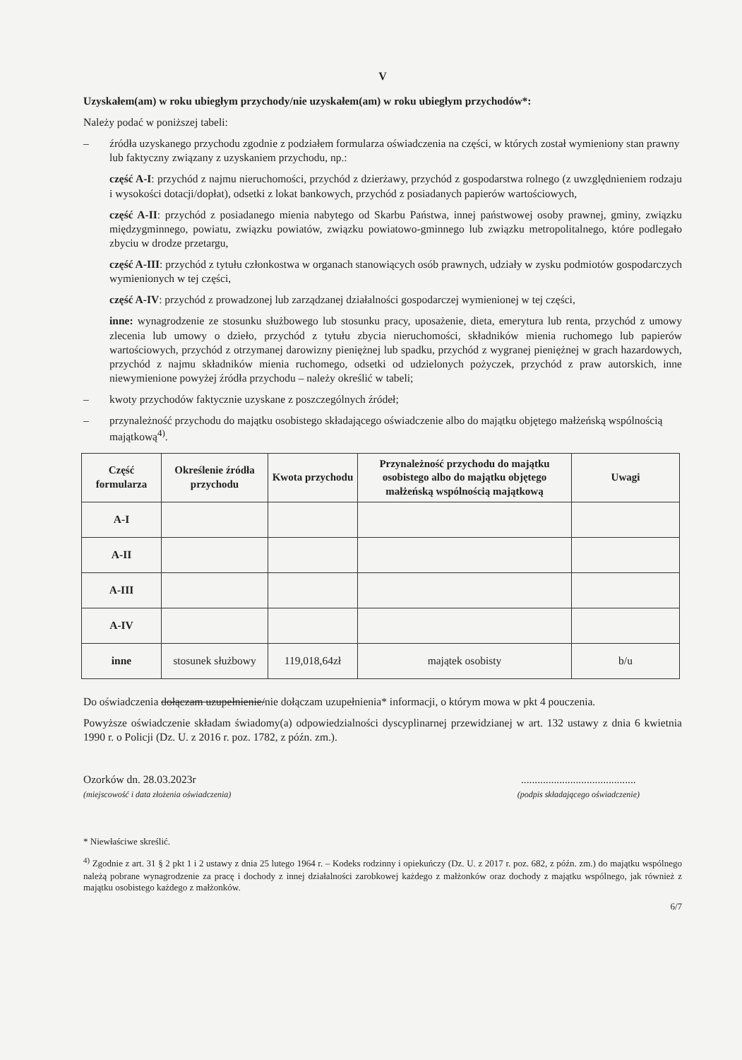V
Uzyskałem(am) w roku ubiegłym przychody/nie uzyskałem(am) w roku ubiegłym przychodów*:
Należy podać w poniższej tabeli:
– źródła uzyskanego przychodu zgodnie z podziałem formularza oświadczenia na części, w których został wymieniony stan prawny lub faktyczny związany z uzyskaniem przychodu, np.:
część A-I: przychód z najmu nieruchomości, przychód z dzierżawy, przychód z gospodarstwa rolnego (z uwzględnieniem rodzaju i wysokości dotacji/dopłat), odsetki z lokat bankowych, przychód z posiadanych papierów wartościowych,
część A-II: przychód z posiadanego mienia nabytego od Skarbu Państwa, innej państwowej osoby prawnej, gminy, związku międzygminnego, powiatu, związku powiatów, związku powiatowo-gminnego lub związku metropolitalnego, które podlegało zbyciu w drodze przetargu,
część A-III: przychód z tytułu członkostwa w organach stanowiących osób prawnych, udziały w zysku podmiotów gospodarczych wymienionych w tej części,
część A-IV: przychód z prowadzonej lub zarządzanej działalności gospodarczej wymienionej w tej części,
inne: wynagrodzenie ze stosunku służbowego lub stosunku pracy, uposażenie, dieta, emerytura lub renta, przychód z umowy zlecenia lub umowy o dzieło, przychód z tytułu zbycia nieruchomości, składników mienia ruchomego lub papierów wartościowych, przychód z otrzymanej darowizny pieniężnej lub spadku, przychód z wygranej pieniężnej w grach hazardowych, przychód z najmu składników mienia ruchomego, odsetki od udzielonych pożyczek, przychód z praw autorskich, inne niewymienione powyżej źródła przychodu – należy określić w tabeli;
– kwoty przychodów faktycznie uzyskane z poszczególnych źródeł;
– przynależność przychodu do majątku osobistego składającego oświadczenie albo do majątku objętego małżeńską wspólnością majątkową<sup>4)</sup>.
| Część formularza | Określenie źródła przychodu | Kwota przychodu | Przynależność przychodu do majątku osobistego albo do majątku objętego małżeńską wspólnością majątkową | Uwagi |
| --- | --- | --- | --- | --- |
| A-I | | | | |
| A-II | | | | |
| A-III | | | | |
| A-IV | | | | |
| inne | stosunek służbowy | 119,018,64zł | majątek osobisty | b/u |
Do oświadczenia dołączam uzupełnienie/nie dołączam uzupełnienia* informacji, o którym mowa w pkt 4 pouczenia.
Powyższe oświadczenie składam świadomy(a) odpowiedzialności dyscyplinarnej przewidzianej w art. 132 ustawy z dnia 6 kwietnia 1990 r. o Policji (Dz. U. z 2016 r. poz. 1782, z późn. zm.).
Ozorków dn. 28.03.2023r
(miejscowość i data złożenia oświadczenia)
..........................................
(podpis składającego oświadczenie)
* Niewłaściwe skreślić.
<sup>4)</sup> Zgodnie z art. 31 § 2 pkt 1 i 2 ustawy z dnia 25 lutego 1964 r. – Kodeks rodzinny i opiekuńczy (Dz. U. z 2017 r. poz. 682, z późn. zm.) do majątku wspólnego należą pobrane wynagrodzenie za pracę i dochody z innej działalności zarobkowej każdego z małżonków oraz dochody z majątku wspólnego, jak również z majątku osobistego każdego z małżonków.
6/7